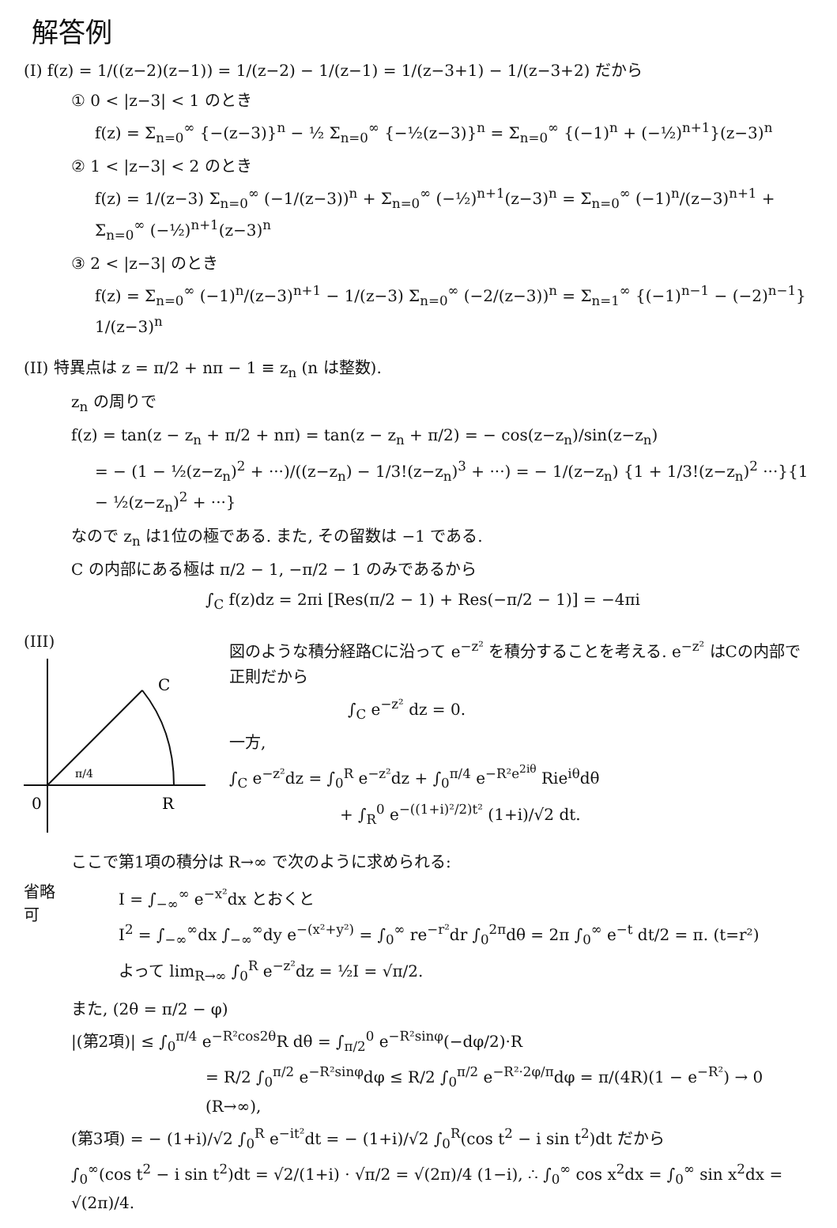解答例
(I) f(z) = 1/((z−2)(z−1)) = 1/(z−2) − 1/(z−1) = 1/(z−3+1) − 1/(z−3+2) だから
① 0 < |z−3| < 1 のとき
f(z) = Σ<sub>n=0</sub><sup>∞</sup> {−(z−3)}<sup>n</sup> − ½ Σ<sub>n=0</sub><sup>∞</sup> {−½(z−3)}<sup>n</sup> = Σ<sub>n=0</sub><sup>∞</sup> {(−1)<sup>n</sup> + (−½)<sup>n+1</sup>}(z−3)<sup>n</sup>
② 1 < |z−3| < 2 のとき
f(z) = 1/(z−3) Σ<sub>n=0</sub><sup>∞</sup> (−1/(z−3))<sup>n</sup> + Σ<sub>n=0</sub><sup>∞</sup> (−½)<sup>n+1</sup>(z−3)<sup>n</sup> = Σ<sub>n=0</sub><sup>∞</sup> (−1)<sup>n</sup>/(z−3)<sup>n+1</sup> + Σ<sub>n=0</sub><sup>∞</sup> (−½)<sup>n+1</sup>(z−3)<sup>n</sup>
③ 2 < |z−3| のとき
f(z) = Σ<sub>n=0</sub><sup>∞</sup> (−1)<sup>n</sup>/(z−3)<sup>n+1</sup> − 1/(z−3) Σ<sub>n=0</sub><sup>∞</sup> (−2/(z−3))<sup>n</sup> = Σ<sub>n=1</sub><sup>∞</sup> {(−1)<sup>n−1</sup> − (−2)<sup>n−1</sup>} 1/(z−3)<sup>n</sup>
(II) 特異点は z = π/2 + nπ − 1 ≡ z<sub>n</sub> (n は整数).
z<sub>n</sub> の周りで
f(z) = tan(z − z<sub>n</sub> + π/2 + nπ) = tan(z − z<sub>n</sub> + π/2) = − cos(z−z<sub>n</sub>)/sin(z−z<sub>n</sub>)
= − (1 − ½(z−z<sub>n</sub>)<sup>2</sup> + ···)/((z−z<sub>n</sub>) − 1/3!(z−z<sub>n</sub>)<sup>3</sup> + ···) = − 1/(z−z<sub>n</sub>) {1 + 1/3!(z−z<sub>n</sub>)<sup>2</sup> ···}{1 − ½(z−z<sub>n</sub>)<sup>2</sup> + ···}
なので z<sub>n</sub> は1位の極である. また, その留数は −1 である.
C の内部にある極は π/2 − 1, −π/2 − 1 のみであるから
∫<sub>C</sub> f(z)dz = 2πi [Res(π/2 − 1) + Res(−π/2 − 1)] = −4πi
(III)
C
R
0
π/4
図のような積分経路Cに沿って e<sup>−z²</sup> を積分することを考える. e<sup>−z²</sup> はCの内部で正則だから
∫<sub>C</sub> e<sup>−z²</sup> dz = 0.
一方,
∫<sub>C</sub> e<sup>−z²</sup>dz = ∫<sub>0</sub><sup>R</sup> e<sup>−z²</sup>dz + ∫<sub>0</sub><sup>π/4</sup> e<sup>−R²e<sup>2iθ</sup></sup> Rie<sup>iθ</sup>dθ
+ ∫<sub>R</sub><sup>0</sup> e<sup>−((1+i)²/2)t²</sup> (1+i)/√2 dt.
ここで第1項の積分は R→∞ で次のように求められる:
省略可
I = ∫<sub>−∞</sub><sup>∞</sup> e<sup>−x²</sup>dx とおくと
I<sup>2</sup> = ∫<sub>−∞</sub><sup>∞</sup>dx ∫<sub>−∞</sub><sup>∞</sup>dy e<sup>−(x²+y²)</sup> = ∫<sub>0</sub><sup>∞</sup> re<sup>−r²</sup>dr ∫<sub>0</sub><sup>2π</sup>dθ = 2π ∫<sub>0</sub><sup>∞</sup> e<sup>−t</sup> dt/2 = π. (t=r²)
よって lim<sub>R→∞</sub> ∫<sub>0</sub><sup>R</sup> e<sup>−z²</sup>dz = ½I = √π/2.
また, (2θ = π/2 − φ)
|(第2項)| ≤ ∫<sub>0</sub><sup>π/4</sup> e<sup>−R²cos2θ</sup>R dθ = ∫<sub>π/2</sub><sup>0</sup> e<sup>−R²sinφ</sup>(−dφ/2)·R
= R/2 ∫<sub>0</sub><sup>π/2</sup> e<sup>−R²sinφ</sup>dφ ≤ R/2 ∫<sub>0</sub><sup>π/2</sup> e<sup>−R²·2φ/π</sup>dφ = π/(4R)(1 − e<sup>−R²</sup>) → 0 (R→∞),
(第3項) = − (1+i)/√2 ∫<sub>0</sub><sup>R</sup> e<sup>−it²</sup>dt = − (1+i)/√2 ∫<sub>0</sub><sup>R</sup>(cos t<sup>2</sup> − i sin t<sup>2</sup>)dt だから
∫<sub>0</sub><sup>∞</sup>(cos t<sup>2</sup> − i sin t<sup>2</sup>)dt = √2/(1+i) · √π/2 = √(2π)/4 (1−i), ∴ ∫<sub>0</sub><sup>∞</sup> cos x<sup>2</sup>dx = ∫<sub>0</sub><sup>∞</sup> sin x<sup>2</sup>dx = √(2π)/4.